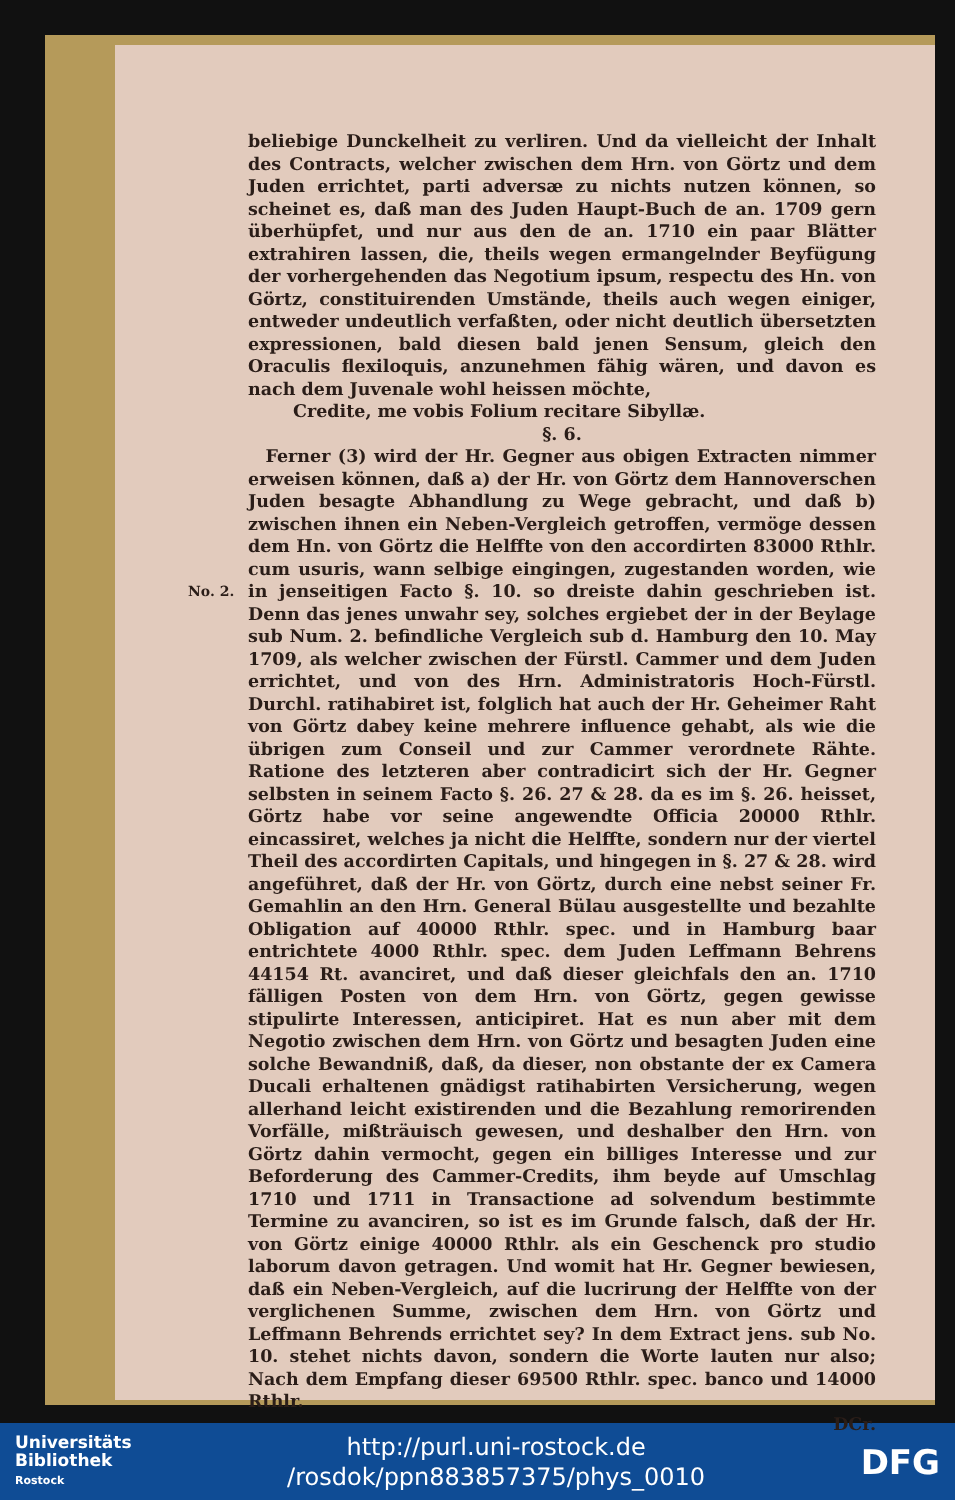No. 2.
beliebige Dunckelheit zu verliren. Und da vielleicht der Inhalt des Contracts, welcher zwischen dem Hrn. von Görtz und dem Juden errichtet, parti adversæ zu nichts nutzen können, so scheinet es, daß man des Juden Haupt-Buch de an. 1709 gern überhüpfet, und nur aus den de an. 1710 ein paar Blätter extrahiren lassen, die, theils wegen ermangelnder Beyfügung der vorhergehenden das Negotium ipsum, respectu des Hn. von Görtz, constituirenden Umstände, theils auch wegen einiger, entweder undeutlich verfaßten, oder nicht deutlich übersetzten expressionen, bald diesen bald jenen Sensum, gleich den Oraculis flexiloquis, anzunehmen fähig wären, und davon es nach dem Juvenale wohl heissen möchte,
Credite, me vobis Folium recitare Sibyllæ.
§. 6.
 Ferner (3) wird der Hr. Gegner aus obigen Extracten nimmer erweisen können, daß a) der Hr. von Görtz dem Hannoverschen Juden besagte Abhandlung zu Wege gebracht, und daß b) zwischen ihnen ein Neben-Vergleich getroffen, vermöge dessen dem Hn. von Görtz die Helffte von den accordirten 83000 Rthlr. cum usuris, wann selbige eingingen, zugestanden worden, wie in jenseitigen Facto §. 10. so dreiste dahin geschrieben ist. Denn das jenes unwahr sey, solches ergiebet der in der Beylage sub Num. 2. befindliche Vergleich sub d. Hamburg den 10. May 1709, als welcher zwischen der Fürstl. Cammer und dem Juden errichtet, und von des Hrn. Administratoris Hoch-Fürstl. Durchl. ratihabiret ist, folglich hat auch der Hr. Geheimer Raht von Görtz dabey keine mehrere influence gehabt, als wie die übrigen zum Conseil und zur Cammer verordnete Rähte. Ratione des letzteren aber contradicirt sich der Hr. Gegner selbsten in seinem Facto §. 26. 27 & 28. da es im §. 26. heisset, Görtz habe vor seine angewendte Officia 20000 Rthlr. eincassiret, welches ja nicht die Helffte, sondern nur der viertel Theil des accordirten Capitals, und hingegen in §. 27 & 28. wird angeführet, daß der Hr. von Görtz, durch eine nebst seiner Fr. Gemahlin an den Hrn. General Bülau ausgestellte und bezahlte Obligation auf 40000 Rthlr. spec. und in Hamburg baar entrichtete 4000 Rthlr. spec. dem Juden Leffmann Behrens 44154 Rt. avanciret, und daß dieser gleichfals den an. 1710 fälligen Posten von dem Hrn. von Görtz, gegen gewisse stipulirte Interessen, anticipiret. Hat es nun aber mit dem Negotio zwischen dem Hrn. von Görtz und besagten Juden eine solche Bewandniß, daß, da dieser, non obstante der ex Camera Ducali erhaltenen gnädigst ratihabirten Versicherung, wegen allerhand leicht existirenden und die Bezahlung remorirenden Vorfälle, mißträuisch gewesen, und deshalber den Hrn. von Görtz dahin vermocht, gegen ein billiges Interesse und zur Beforderung des Cammer-Credits, ihm beyde auf Umschlag 1710 und 1711 in Transactione ad solvendum bestimmte Termine zu avanciren, so ist es im Grunde falsch, daß der Hr. von Görtz einige 40000 Rthlr. als ein Geschenck pro studio laborum davon getragen. Und womit hat Hr. Gegner bewiesen, daß ein Neben-Vergleich, auf die lucrirung der Helffte von der verglichenen Summe, zwischen dem Hrn. von Görtz und Leffmann Behrends errichtet sey? In dem Extract jens. sub No. 10. stehet nichts davon, sondern die Worte lauten nur also; Nach dem Empfang dieser 69500 Rthlr. spec. banco und 14000 Rthlr.
DCr.
Universitäts
Bibliothek
Rostock
http://purl.uni-rostock.de
/rosdok/ppn883857375/phys_0010
DFG